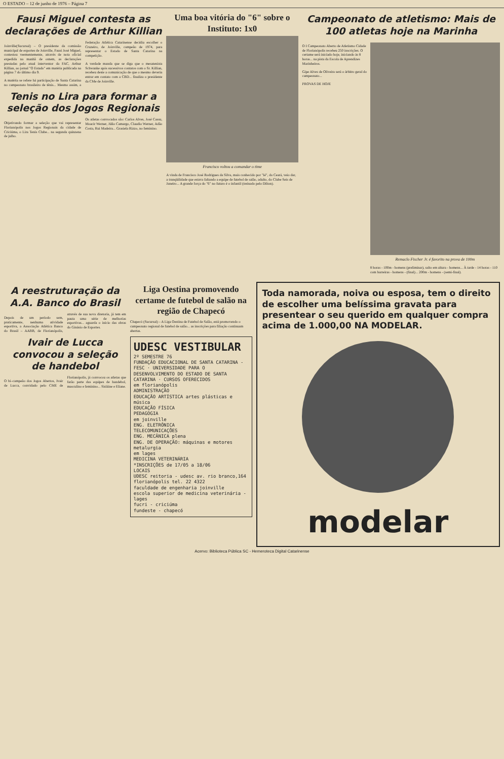O ESTADO – 12 de junho de 1976 – Página 7
Fausi Miguel contesta as declarações de Arthur Killian
Joinville(Sucursal) – O presidente da comissão municipal de esportes de Joinville, Fausi José Miguel, contestou veementemente, através de nota oficial expedida na manhã de ontem, as declarações prestadas pelo atual interventor da FAC, Arthur Killian, ao jornal "O Estado" em matéria publicada na página 7 do último dia 9.
A matéria se refere há participação de Santa Catarina no campeonato brasileiro de tênis... Mesmo assim, a Federação Atlética Catarinense decidiu escolher o Cruzeiro, de Joinville, campeão de 1974, para representar o Estado de Santa Catarina na competição.
A verdade manda que se diga que o mesatenista Schwanke após sucessivos contatos com o Sr. Killian, recebeu deste a comunicação de que o mesmo deveria entrar em contato com a CBD... finaliza o presidente da CMe de Joinville.
Tenis no Lira para formar a seleção dos Jogos Regionais
Objetivando formar a seleção que vai representar Florianópolis nos Jogos Regionais da cidade de Criciúma, o Lira Tenis Clube... na segunda quinzena de julho.
Os atletas convocados são: Carlos Alves, José Cassu, Moacir Werner, Júlio Camargo, Claudio Werner, Adão Costa, Rui Madeira... Grasiela Rizzo, no feminino.
Uma boa vitória do "6" sobre o Instituto: 1x0
Francisco voltou a comandar o time
A vinda de Francisco José Rodrigues da Silva, mais conhecido por "Ié", do Ceará, veio dar, a tranqüilidade que estava faltando a equipe de futebol de salão, adulto, do Clube Seis de Janeiro... A grande força do "6" no futuro é o infantil (treinado pelo Dilton).
Campeonato de atletismo: Mais de 100 atletas hoje na Marinha
O I Campeonato Aberto de Atletismo Cidade de Florianópolis recebeu 250 inscrições. O certame será iniciado hoje, iniciando às 8 horas... na pista da Escola de Aprendizes Marinheiros.
Gipe Alves de Oliveira será o árbitro geral do campeonato...
PROVAS DE HOJE
Remaclo Fischer Jr. é favorito na prova de 100m
8 horas - 100m - homens (preliminar), salto em altura - homens... À tarde - 14 horas - 110 com barreiras - homens - (final)... 200m - homens - (semi-final).
A reestruturação da A.A. Banco do Brasil
Depois de um período sem, praticamente, nenhuma atividade esportiva, a Associação Atlética Banco do Brasil – AABB, de Florianópolis, através de sua nova diretoria, já tem em pauta uma série de melhorias esportivas... aguarda o início das obras do Ginásio de Esportes.
Ivair de Lucca convocou a seleção de handebol
O bi–campeão dos Jogos Abertos, Ivair de Lucca, convidado pelo CME de Florianópolis, já convocou os atletas que farão parte das equipes de handebol, masculino e feminino... Sisláine e Eliane.
Liga Oestina promovendo certame de futebol de salão na região de Chapecó
Chapecó (Sucursal) – A Liga Oestina de Futebol de Salão, está promovendo o campeonato regional de futebol de salão... as inscrições para filiação continuam abertas.
UDESC VESTIBULAR
2º SEMESTRE 76
FUNDAÇÃO EDUCACIONAL DE SANTA CATARINA - FESC · UNIVERSIDADE PARA O DESENVOLVIMENTO DO ESTADO DE SANTA CATARINA · CURSOS OFERECIDOS
em florianópolis
ADMINISTRAÇÃO
EDUCAÇÃO ARTÍSTICA artes plásticas e música
EDUCAÇÃO FÍSICA
PEDAGOGIA
em joinville
ENG. ELETRÔNICA
TELECOMUNICAÇÕES
ENG. MECÂNICA plena
ENG. DE OPERAÇÃO: máquinas e motores metalurgia
em lages
MEDICINA VETERINÁRIA
*INSCRIÇÕES de 17/05 a 18/06
LOCAIS
UDESC reitoria - udesc av. rio branco,164 florianópolis tel. 22 4322
faculdade de engenharia joinville
escola superior de medicina veterinária - lages
fucri - criciúma
fundeste - chapecó
Toda namorada, noiva ou esposa, tem o direito de escolher uma belíssima gravata para presentear o seu querido em qualquer compra acima de 1.000,00 NA MODELAR.
modelar
Acervo: Biblioteca Pública SC - Hemeroteca Digital Catarinense